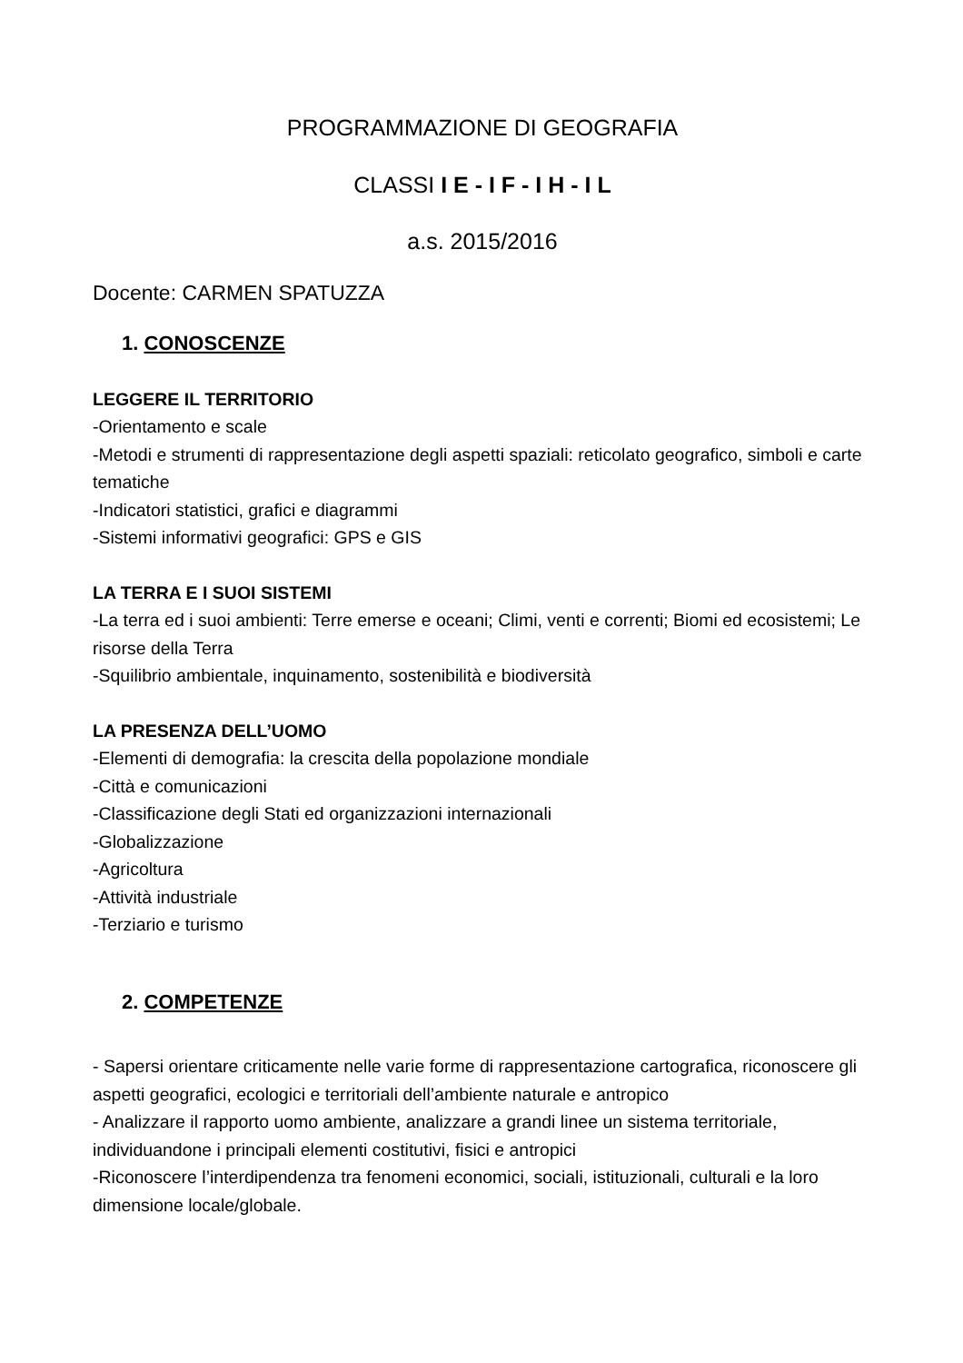PROGRAMMAZIONE DI GEOGRAFIA
CLASSI I E - I F - I H - I L
a.s. 2015/2016
Docente: CARMEN SPATUZZA
1. CONOSCENZE
LEGGERE IL TERRITORIO
-Orientamento e scale
-Metodi e strumenti di rappresentazione degli aspetti spaziali: reticolato geografico, simboli e carte tematiche
-Indicatori statistici, grafici e diagrammi
-Sistemi informativi geografici: GPS e GIS
LA TERRA E I SUOI SISTEMI
-La terra ed i suoi ambienti: Terre emerse e oceani; Climi, venti e correnti; Biomi ed ecosistemi; Le risorse della Terra
-Squilibrio ambientale, inquinamento, sostenibilità e biodiversità
LA PRESENZA DELL’UOMO
-Elementi di demografia: la crescita della popolazione mondiale
-Città e comunicazioni
-Classificazione degli Stati ed organizzazioni internazionali
-Globalizzazione
-Agricoltura
-Attività industriale
-Terziario e turismo
2. COMPETENZE
- Sapersi orientare criticamente nelle varie forme di rappresentazione cartografica, riconoscere gli aspetti geografici, ecologici e territoriali dell’ambiente naturale e antropico
- Analizzare il rapporto uomo ambiente, analizzare a grandi linee un sistema territoriale, individuandone i principali elementi costitutivi, fisici e antropici
-Riconoscere l’interdipendenza tra fenomeni economici, sociali, istituzionali, culturali e la loro dimensione locale/globale.